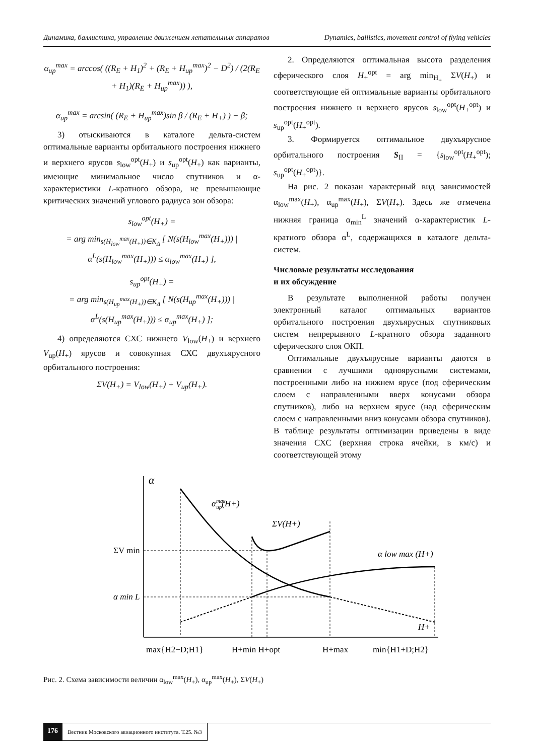Динамика, баллистика, управление движением летательных аппаратов Dynamics, ballistics, movement control of flying vehicles
α<sub>up</sub><sup>max</sup> = arccos( ((R<sub>E</sub> + H<sub>1</sub>)<sup>2</sup> + (R<sub>E</sub> + H<sub>up</sub><sup>max</sup>)<sup>2</sup> − D<sup>2</sup>) / (2(R<sub>E</sub> + H<sub>1</sub>)(R<sub>E</sub> + H<sub>up</sub><sup>max</sup>)) ),
α<sub>up</sub><sup>max</sup> = arcsin( (R<sub>E</sub> + H<sub>up</sub><sup>max</sup>)sin β / (R<sub>E</sub> + H<sub>+</sub>) ) − β;
3) отыскиваются в каталоге дельта-систем оптимальные варианты орбитального построения нижнего и верхнего ярусов s<sub>low</sub><sup>opt</sup>(H<sub>+</sub>) и s<sub>up</sub><sup>opt</sup>(H<sub>+</sub>) как варианты, имеющие минимальное число спутников и α-характеристики L-кратного обзора, не превышающие критических значений углового радиуса зон обзора:
s<sub>low</sub><sup>opt</sup>(H<sub>+</sub>) =
= arg min<sub>s(H<sub>low</sub><sup>max</sup>(H<sub>+</sub>))∈K<sub>Δ</sub></sub> [ N(s(H<sub>low</sub><sup>max</sup>(H<sub>+</sub>))) | α<sup>L</sup>(s(H<sub>low</sub><sup>max</sup>(H<sub>+</sub>))) ≤ α<sub>low</sub><sup>max</sup>(H<sub>+</sub>) ],
s<sub>up</sub><sup>opt</sup>(H<sub>+</sub>) =
= arg min<sub>s(H<sub>up</sub><sup>max</sup>(H<sub>+</sub>))∈K<sub>Δ</sub></sub> [ N(s(H<sub>up</sub><sup>max</sup>(H<sub>+</sub>))) | α<sup>L</sup>(s(H<sub>up</sub><sup>max</sup>(H<sub>+</sub>))) ≤ α<sub>up</sub><sup>max</sup>(H<sub>+</sub>) ];
4) определяются СХС нижнего V<sub>low</sub>(H<sub>+</sub>) и верхнего V<sub>up</sub>(H<sub>+</sub>) ярусов и совокупная СХС двухъярусного орбитального построения:
ΣV(H<sub>+</sub>) = V<sub>low</sub>(H<sub>+</sub>) + V<sub>up</sub>(H<sub>+</sub>).
2. Определяются оптимальная высота разделения сферического слоя H<sub>+</sub><sup>opt</sup> = arg min<sub>H<sub>+</sub></sub> ΣV(H<sub>+</sub>) и соответствующие ей оптимальные варианты орбитального построения нижнего и верхнего ярусов s<sub>low</sub><sup>opt</sup>(H<sub>+</sub><sup>opt</sup>) и s<sub>up</sub><sup>opt</sup>(H<sub>+</sub><sup>opt</sup>).
3. Формируется оптимальное двухъярусное орбитального построения S<sub>II</sub> = {s<sub>low</sub><sup>opt</sup>(H<sub>+</sub><sup>opt</sup>); s<sub>up</sub><sup>opt</sup>(H<sub>+</sub><sup>opt</sup>)}.
На рис. 2 показан характерный вид зависимостей α<sub>low</sub><sup>max</sup>(H<sub>+</sub>), α<sub>up</sub><sup>max</sup>(H<sub>+</sub>), ΣV(H<sub>+</sub>). Здесь же отмечена нижняя граница α<sub>min</sub><sup>L</sup> значений α-характеристик L-кратного обзора α<sup>L</sup>, содержащихся в каталоге дельта-систем.
Числовые результаты исследования
и их обсуждение
В результате выполненной работы получен электронный каталог оптимальных вариантов орбитального построения двухъярусных спутниковых систем непрерывного L-кратного обзора заданного сферического слоя ОКП.
Оптимальные двухъярусные варианты даются в сравнении с лучшими одноярусными системами, построенными либо на нижнем ярусе (под сферическим слоем с направленными вверх конусами обзора спутников), либо на верхнем ярусе (над сферическим слоем с направленными вниз конусами обзора спутников). В таблице результаты оптимизации приведены в виде значения СХС (верхняя строка ячейки, в км/с) и соответствующей этому
α
αmaxup(H+)
ΣV(H+)
α low max (H+)
ΣV min
α min L
H+
max{H2−D;H1}
H+min H+opt
H+max
min{H1+D;H2}
Рис. 2. Схема зависимости величин α<sub>low</sub><sup>max</sup>(H<sub>+</sub>), α<sub>up</sub><sup>max</sup>(H<sub>+</sub>), ΣV(H<sub>+</sub>)
176 Вестник Московского авиационного института. Т.25. №3